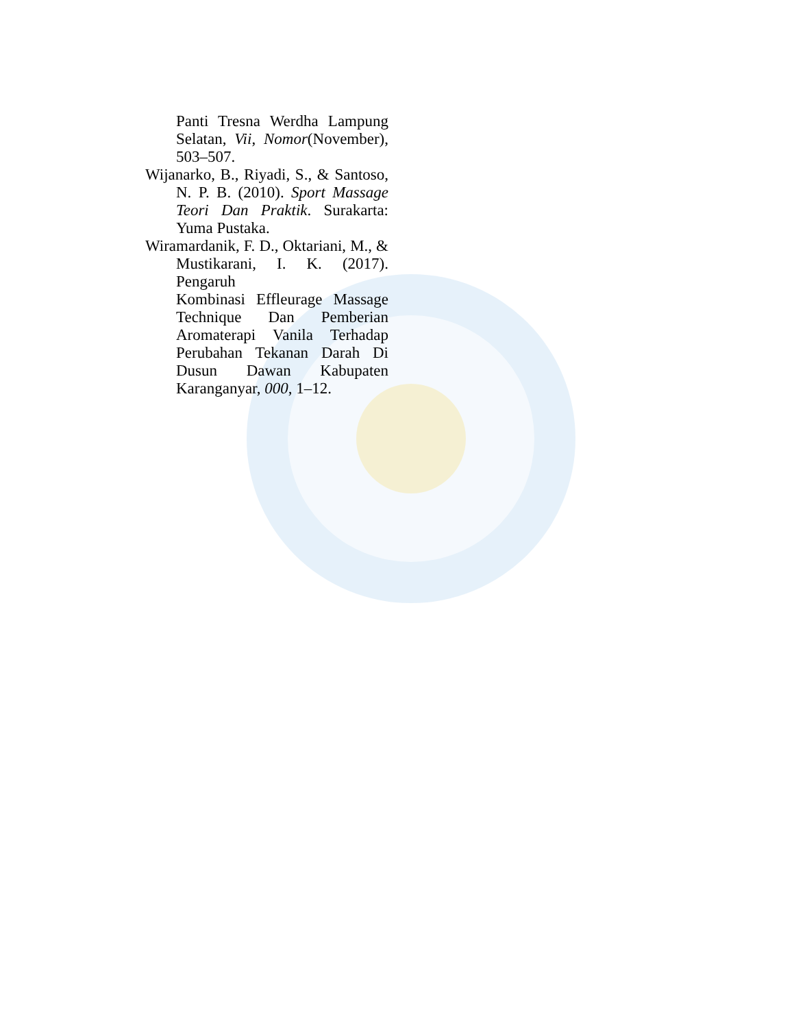Panti Tresna Werdha Lampung Selatan, Vii, Nomor(November), 503–507.
Wijanarko, B., Riyadi, S., & Santoso, N. P. B. (2010). Sport Massage Teori Dan Praktik. Surakarta: Yuma Pustaka.
Wiramardanik, F. D., Oktariani, M., & Mustikarani, I. K. (2017). Pengaruh
Kombinasi Effleurage Massage Technique Dan Pemberian Aromaterapi Vanila Terhadap Perubahan Tekanan Darah Di Dusun Dawan Kabupaten Karanganyar, 000, 1–12.